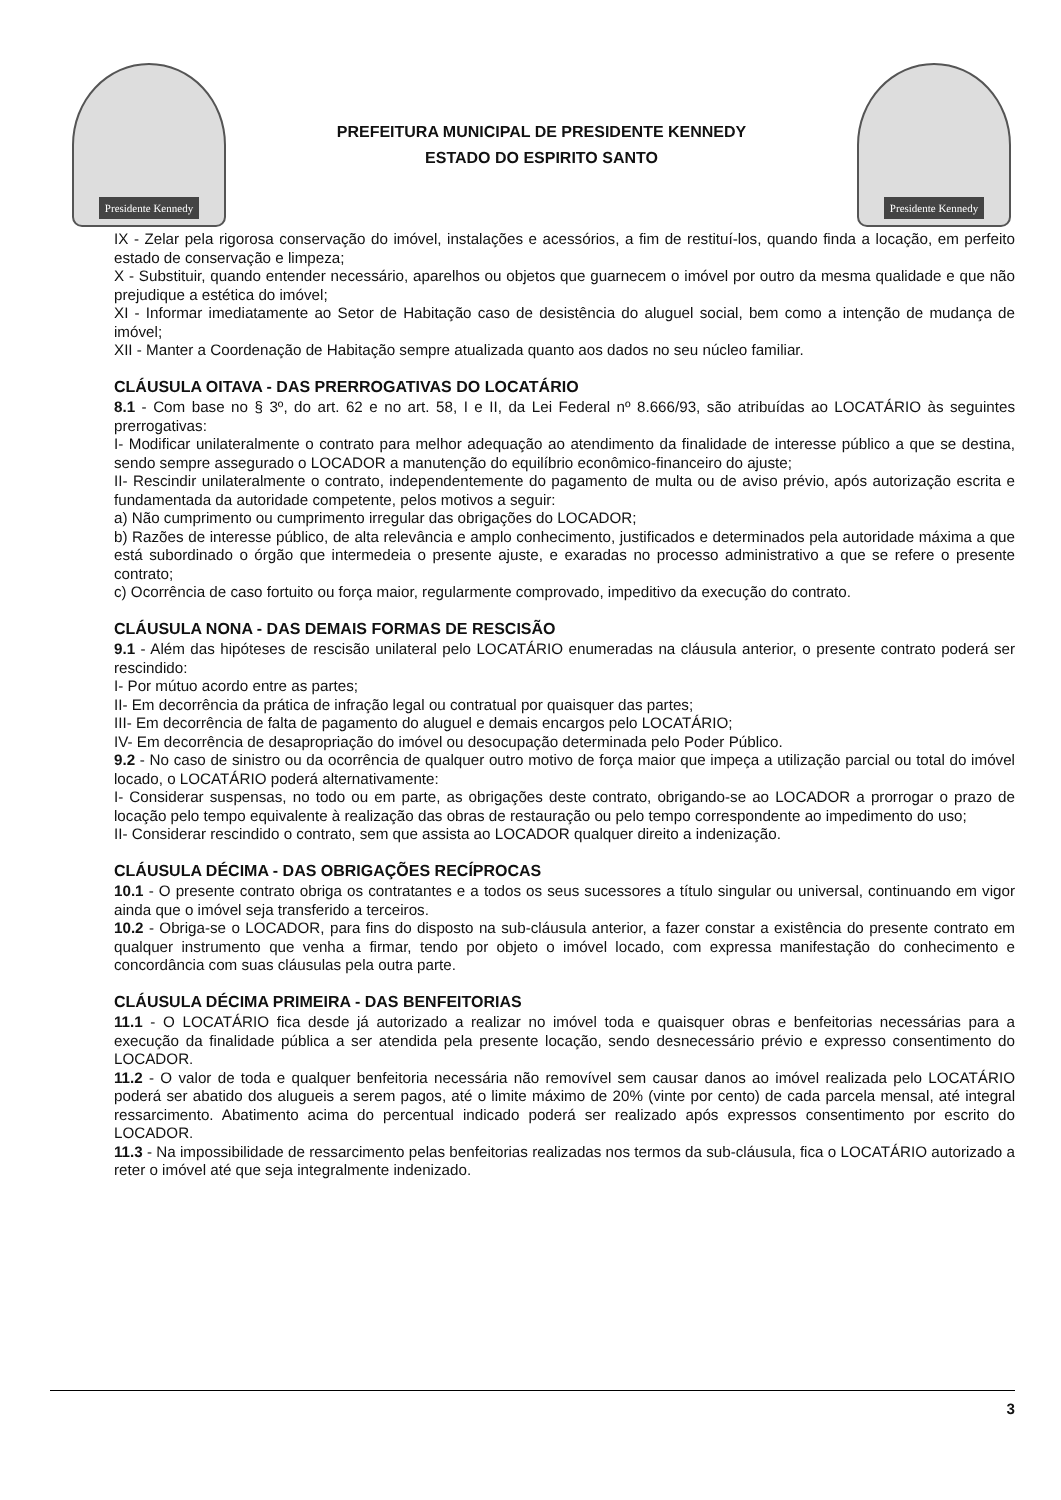Presidente Kennedy
PREFEITURA MUNICIPAL DE PRESIDENTE KENNEDY
ESTADO DO ESPIRITO SANTO
Presidente Kennedy
IX - Zelar pela rigorosa conservação do imóvel, instalações e acessórios, a fim de restituí-los, quando finda a locação, em perfeito estado de conservação e limpeza;
X - Substituir, quando entender necessário, aparelhos ou objetos que guarnecem o imóvel por outro da mesma qualidade e que não prejudique a estética do imóvel;
XI - Informar imediatamente ao Setor de Habitação caso de desistência do aluguel social, bem como a intenção de mudança de imóvel;
XII - Manter a Coordenação de Habitação sempre atualizada quanto aos dados no seu núcleo familiar.
CLÁUSULA OITAVA - DAS PRERROGATIVAS DO LOCATÁRIO
8.1 - Com base no § 3º, do art. 62 e no art. 58, I e II, da Lei Federal nº 8.666/93, são atribuídas ao LOCATÁRIO às seguintes prerrogativas:
I- Modificar unilateralmente o contrato para melhor adequação ao atendimento da finalidade de interesse público a que se destina, sendo sempre assegurado o LOCADOR a manutenção do equilíbrio econômico-financeiro do ajuste;
II- Rescindir unilateralmente o contrato, independentemente do pagamento de multa ou de aviso prévio, após autorização escrita e fundamentada da autoridade competente, pelos motivos a seguir:
a) Não cumprimento ou cumprimento irregular das obrigações do LOCADOR;
b) Razões de interesse público, de alta relevância e amplo conhecimento, justificados e determinados pela autoridade máxima a que está subordinado o órgão que intermedeia o presente ajuste, e exaradas no processo administrativo a que se refere o presente contrato;
c) Ocorrência de caso fortuito ou força maior, regularmente comprovado, impeditivo da execução do contrato.
CLÁUSULA NONA - DAS DEMAIS FORMAS DE RESCISÃO
9.1 - Além das hipóteses de rescisão unilateral pelo LOCATÁRIO enumeradas na cláusula anterior, o presente contrato poderá ser rescindido:
I- Por mútuo acordo entre as partes;
II- Em decorrência da prática de infração legal ou contratual por quaisquer das partes;
III- Em decorrência de falta de pagamento do aluguel e demais encargos pelo LOCATÁRIO;
IV- Em decorrência de desapropriação do imóvel ou desocupação determinada pelo Poder Público.
9.2 - No caso de sinistro ou da ocorrência de qualquer outro motivo de força maior que impeça a utilização parcial ou total do imóvel locado, o LOCATÁRIO poderá alternativamente:
I- Considerar suspensas, no todo ou em parte, as obrigações deste contrato, obrigando-se ao LOCADOR a prorrogar o prazo de locação pelo tempo equivalente à realização das obras de restauração ou pelo tempo correspondente ao impedimento do uso;
II- Considerar rescindido o contrato, sem que assista ao LOCADOR qualquer direito a indenização.
CLÁUSULA DÉCIMA - DAS OBRIGAÇÕES RECÍPROCAS
10.1 - O presente contrato obriga os contratantes e a todos os seus sucessores a título singular ou universal, continuando em vigor ainda que o imóvel seja transferido a terceiros.
10.2 - Obriga-se o LOCADOR, para fins do disposto na sub-cláusula anterior, a fazer constar a existência do presente contrato em qualquer instrumento que venha a firmar, tendo por objeto o imóvel locado, com expressa manifestação do conhecimento e concordância com suas cláusulas pela outra parte.
CLÁUSULA DÉCIMA PRIMEIRA - DAS BENFEITORIAS
11.1 - O LOCATÁRIO fica desde já autorizado a realizar no imóvel toda e quaisquer obras e benfeitorias necessárias para a execução da finalidade pública a ser atendida pela presente locação, sendo desnecessário prévio e expresso consentimento do LOCADOR.
11.2 - O valor de toda e qualquer benfeitoria necessária não removível sem causar danos ao imóvel realizada pelo LOCATÁRIO poderá ser abatido dos alugueis a serem pagos, até o limite máximo de 20% (vinte por cento) de cada parcela mensal, até integral ressarcimento. Abatimento acima do percentual indicado poderá ser realizado após expressos consentimento por escrito do LOCADOR.
11.3 - Na impossibilidade de ressarcimento pelas benfeitorias realizadas nos termos da sub-cláusula, fica o LOCATÁRIO autorizado a reter o imóvel até que seja integralmente indenizado.
3